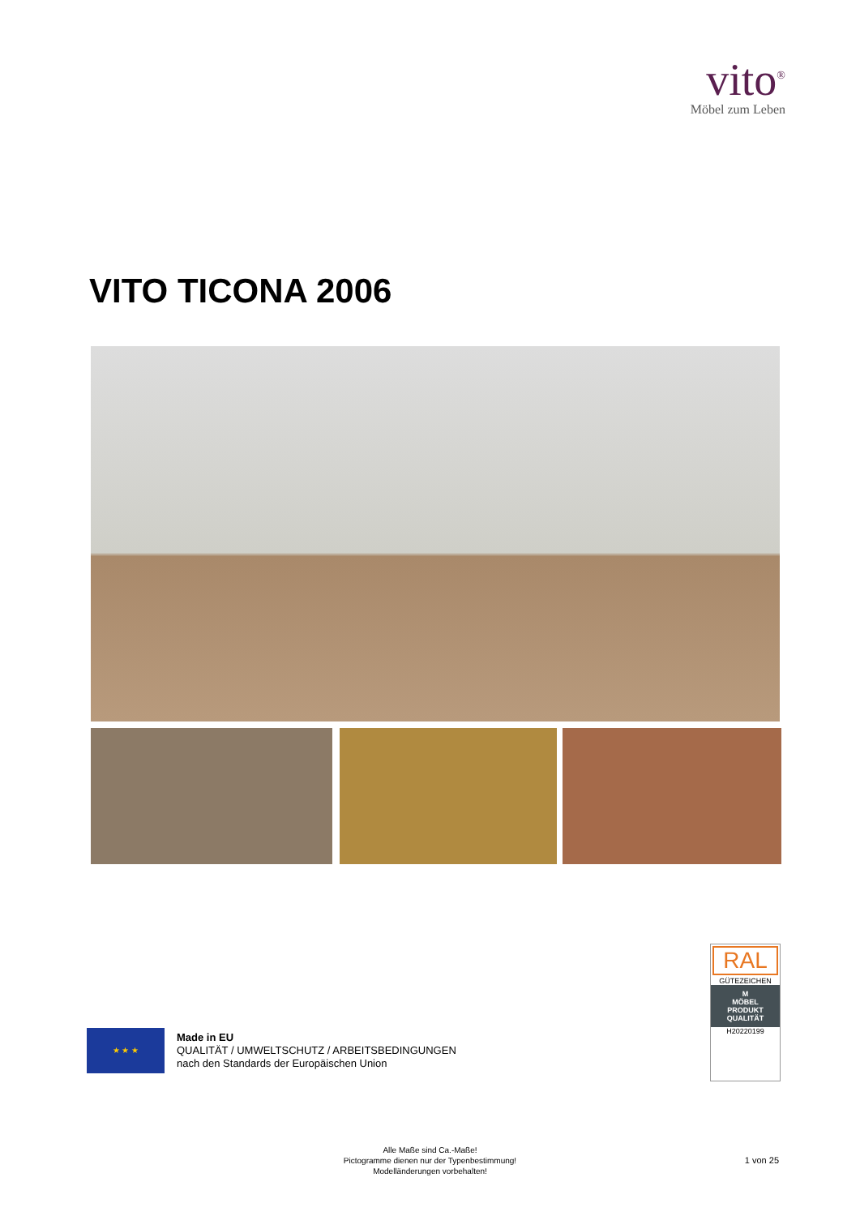vito<sup>®</sup>
Möbel zum Leben
VITO TICONA 2006
★ ★ ★
Made in EU
QUALITÄT / UMWELTSCHUTZ / ARBEITSBEDINGUNGEN
nach den Standards der Europäischen Union
RAL
GÜTEZEICHEN
M
MÖBEL
PRODUKT
QUALITÄT
H20220199
Alle Maße sind Ca.-Maße!
Pictogramme dienen nur der Typenbestimmung!
Modelländerungen vorbehalten!
1 von 25